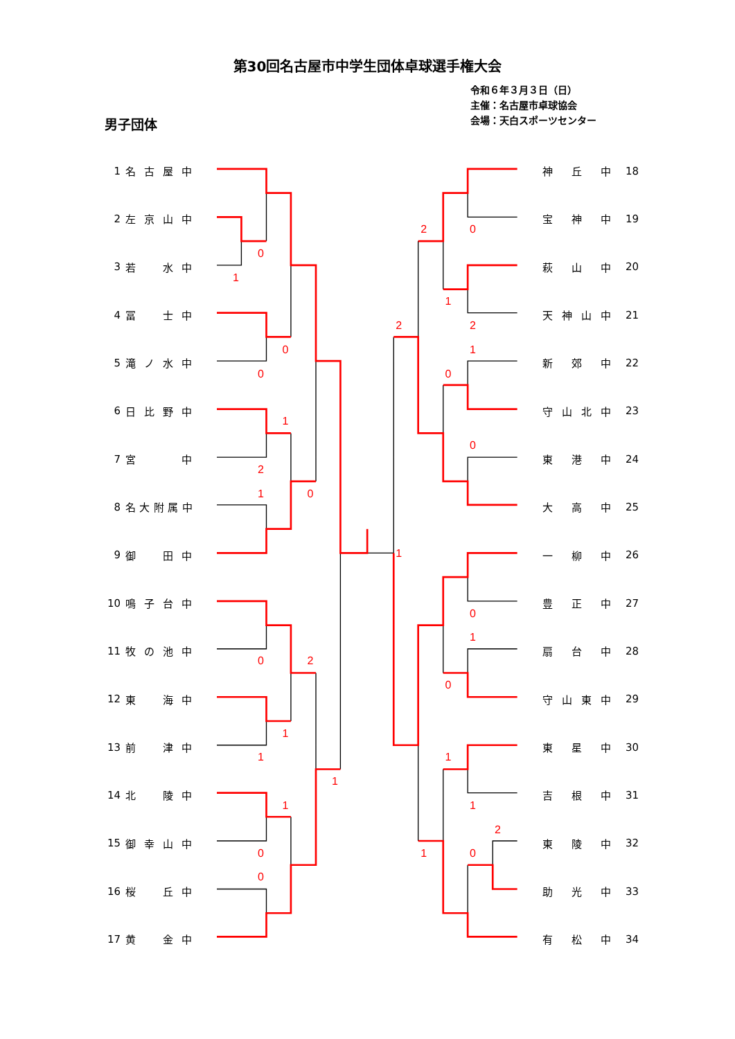0
1
0
0
1
2
1
0
0
2
1
1
1
0
0
1
0
2
1
2
2
1
0
0
1
0
1
0
1
1
2
0
1
第30回名古屋市中学生団体卓球選手権大会
令和６年３月３日（日）
主催：名古屋市卓球協会
会場：天白スポーツセンター
男子団体
1 名古屋中
2 左京山中
3 若 水中
4 冨 士中
5 滝ノ水中
6 日比野中
7 宮 中
8 名大附属中
9 御 田中
10 鳴子台中
11 牧の池中
12 東 海中
13 前 津中
14 北 陵中
15 御幸山中
16 桜 丘中
17 黄 金中
神丘中 18
宝神中 19
萩山中 20
天神山中 21
新郊中 22
守山北中 23
東港中 24
大高中 25
一柳中 26
豊正中 27
扇台中 28
守山東中 29
東星中 30
吉根中 31
東陵中 32
助光中 33
有松中 34